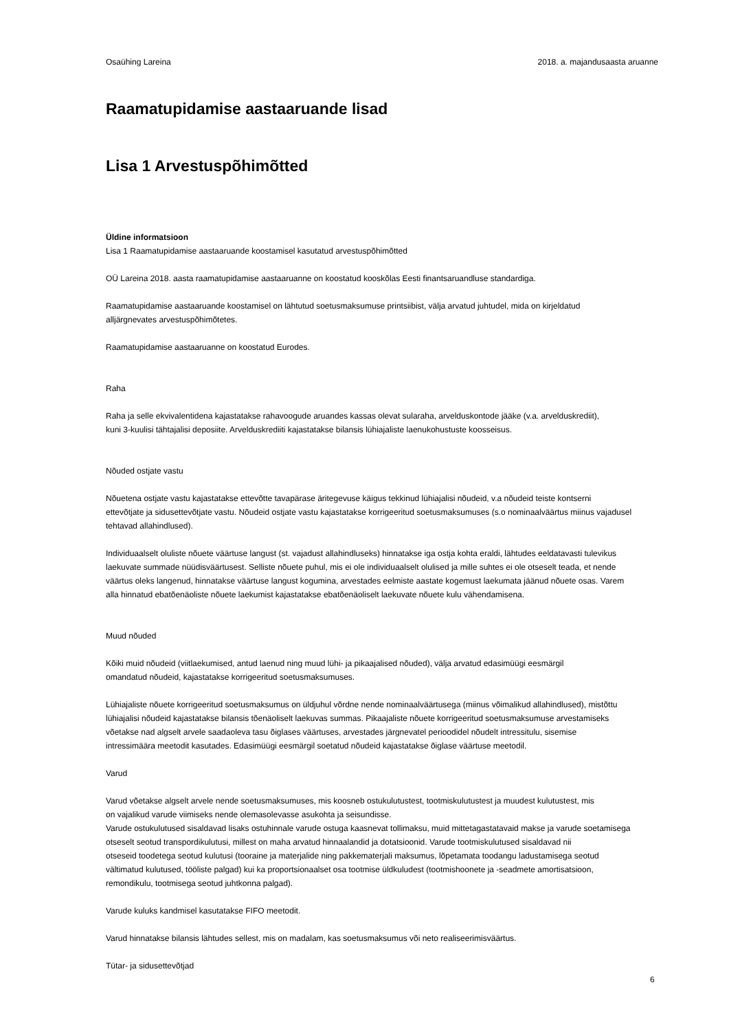Osaühing Lareina 2018. a. majandusaasta aruanne
Raamatupidamise aastaaruande lisad
Lisa 1 Arvestuspõhimõtted
Üldine informatsioon
Lisa 1 Raamatupidamise aastaaruande koostamisel kasutatud arvestuspõhimõtted
OÜ Lareina 2018. aasta raamatupidamise aastaaruanne on koostatud kooskõlas Eesti finantsaruandluse standardiga.
Raamatupidamise aastaaruande koostamisel on lähtutud soetusmaksumuse printsiibist, välja arvatud juhtudel, mida on kirjeldatud
alljärgnevates arvestuspõhimõtetes.
Raamatupidamise aastaaruanne on koostatud Eurodes.
Raha
Raha ja selle ekvivalentidena kajastatakse rahavoogude aruandes kassas olevat sularaha, arvelduskontode jääke (v.a. arvelduskrediit),
kuni 3-kuulisi tähtajalisi deposiite. Arvelduskrediiti kajastatakse bilansis lühiajaliste laenukohustuste koosseisus.
Nõuded ostjate vastu
Nõuetena ostjate vastu kajastatakse ettevõtte tavapärase äritegevuse käigus tekkinud lühiajalisi nõudeid, v.a nõudeid teiste kontserni
ettevõtjate ja sidusettevõtjate vastu. Nõudeid ostjate vastu kajastatakse korrigeeritud soetusmaksumuses (s.o nominaalväärtus miinus vajadusel
tehtavad allahindlused).
Individuaalselt oluliste nõuete väärtuse langust (st. vajadust allahindluseks) hinnatakse iga ostja kohta eraldi, lähtudes eeldatavasti tulevikus
laekuvate summade nüüdisväärtusest. Selliste nõuete puhul, mis ei ole individuaalselt olulised ja mille suhtes ei ole otseselt teada, et nende
väärtus oleks langenud, hinnatakse väärtuse langust kogumina, arvestades eelmiste aastate kogemust laekumata jäänud nõuete osas. Varem
alla hinnatud ebatõenäoliste nõuete laekumist kajastatakse ebatõenäoliselt laekuvate nõuete kulu vähendamisena.
Muud nõuded
Kõiki muid nõudeid (viitlaekumised, antud laenud ning muud lühi- ja pikaajalised nõuded), välja arvatud edasimüügi eesmärgil
omandatud nõudeid, kajastatakse korrigeeritud soetusmaksumuses.
Lühiajaliste nõuete korrigeeritud soetusmaksumus on üldjuhul võrdne nende nominaalväärtusega (miinus võimalikud allahindlused), mistõttu
lühiajalisi nõudeid kajastatakse bilansis tõenäoliselt laekuvas summas. Pikaajaliste nõuete korrigeeritud soetusmaksumuse arvestamiseks
võetakse nad algselt arvele saadaoleva tasu õiglases väärtuses, arvestades järgnevatel perioodidel nõudelt intressitulu, sisemise
intressimäära meetodit kasutades. Edasimüügi eesmärgil soetatud nõudeid kajastatakse õiglase väärtuse meetodil.
Varud
Varud võetakse algselt arvele nende soetusmaksumuses, mis koosneb ostukulutustest, tootmiskulutustest ja muudest kulutustest, mis
on vajalikud varude viimiseks nende olemasolevasse asukohta ja seisundisse.
Varude ostukulutused sisaldavad lisaks ostuhinnale varude ostuga kaasnevat tollimaksu, muid mittetagastatavaid makse ja varude soetamisega
otseselt seotud transpordikulutusi, millest on maha arvatud hinnaalandid ja dotatsioonid. Varude tootmiskulutused sisaldavad nii
otseseid toodetega seotud kulutusi (tooraine ja materjalide ning pakkematerjali maksumus, lõpetamata toodangu ladustamisega seotud
vältimatud kulutused, tööliste palgad) kui ka proportsionaalset osa tootmise üldkuludest (tootmishoonete ja -seadmete amortisatsioon,
remondikulu, tootmisega seotud juhtkonna palgad).
Varude kuluks kandmisel kasutatakse FIFO meetodit.
Varud hinnatakse bilansis lähtudes sellest, mis on madalam, kas soetusmaksumus või neto realiseerimisväärtus.
Tütar- ja sidusettevõtjad
6